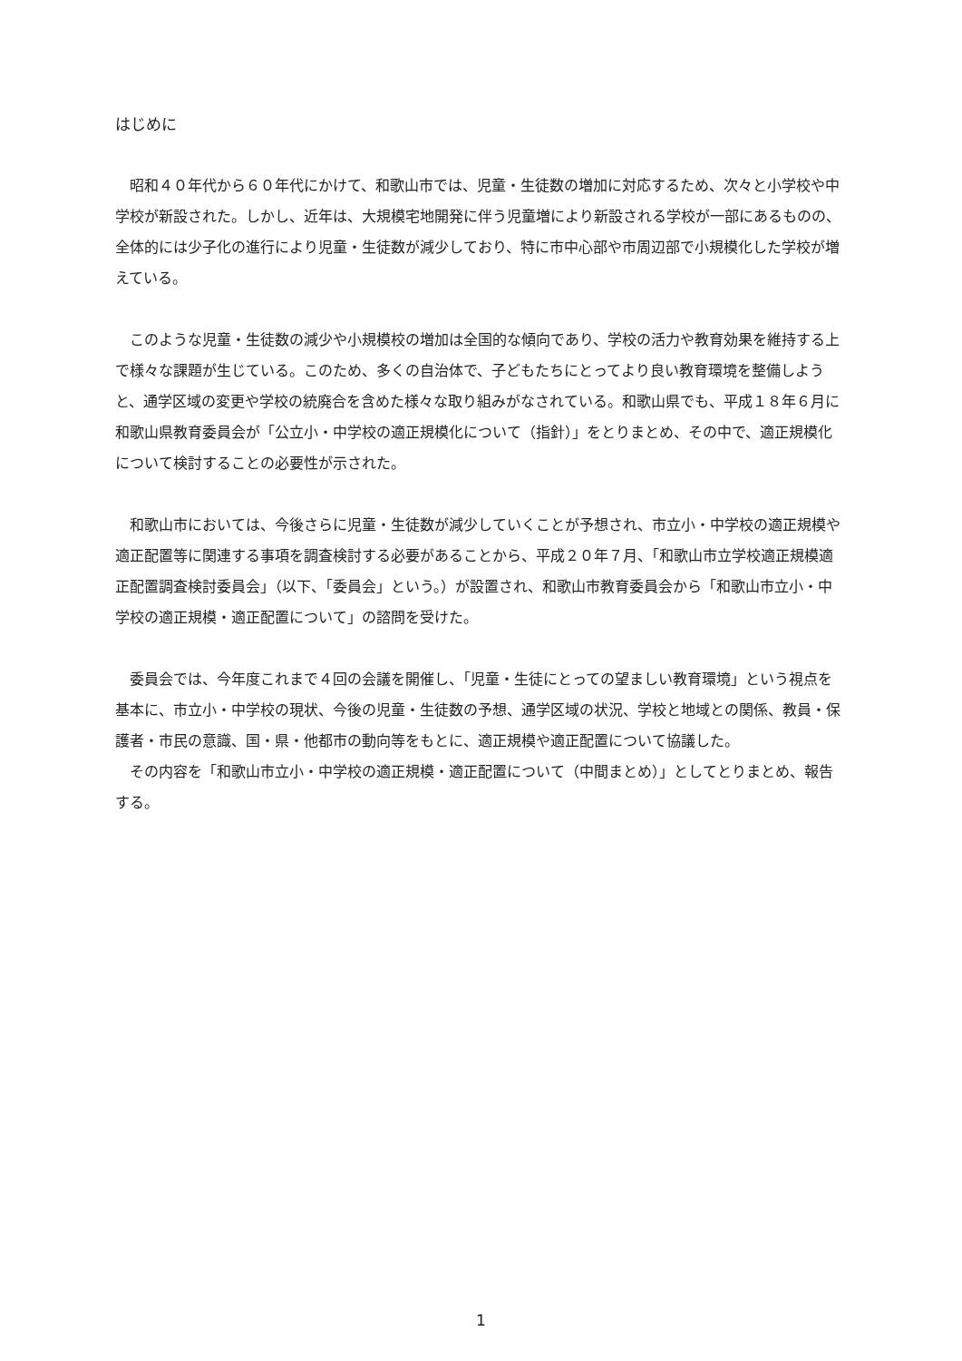はじめに
昭和４０年代から６０年代にかけて、和歌山市では、児童・生徒数の増加に対応するため、次々と小学校や中学校が新設された。しかし、近年は、大規模宅地開発に伴う児童増により新設される学校が一部にあるものの、全体的には少子化の進行により児童・生徒数が減少しており、特に市中心部や市周辺部で小規模化した学校が増えている。
このような児童・生徒数の減少や小規模校の増加は全国的な傾向であり、学校の活力や教育効果を維持する上で様々な課題が生じている。このため、多くの自治体で、子どもたちにとってより良い教育環境を整備しようと、通学区域の変更や学校の統廃合を含めた様々な取り組みがなされている。和歌山県でも、平成１８年６月に和歌山県教育委員会が「公立小・中学校の適正規模化について（指針）」をとりまとめ、その中で、適正規模化について検討することの必要性が示された。
和歌山市においては、今後さらに児童・生徒数が減少していくことが予想され、市立小・中学校の適正規模や適正配置等に関連する事項を調査検討する必要があることから、平成２０年７月、「和歌山市立学校適正規模適正配置調査検討委員会」（以下、「委員会」という。）が設置され、和歌山市教育委員会から「和歌山市立小・中学校の適正規模・適正配置について」の諮問を受けた。
委員会では、今年度これまで４回の会議を開催し、「児童・生徒にとっての望ましい教育環境」という視点を基本に、市立小・中学校の現状、今後の児童・生徒数の予想、通学区域の状況、学校と地域との関係、教員・保護者・市民の意識、国・県・他都市の動向等をもとに、適正規模や適正配置について協議した。
その内容を「和歌山市立小・中学校の適正規模・適正配置について（中間まとめ）」としてとりまとめ、報告する。
1